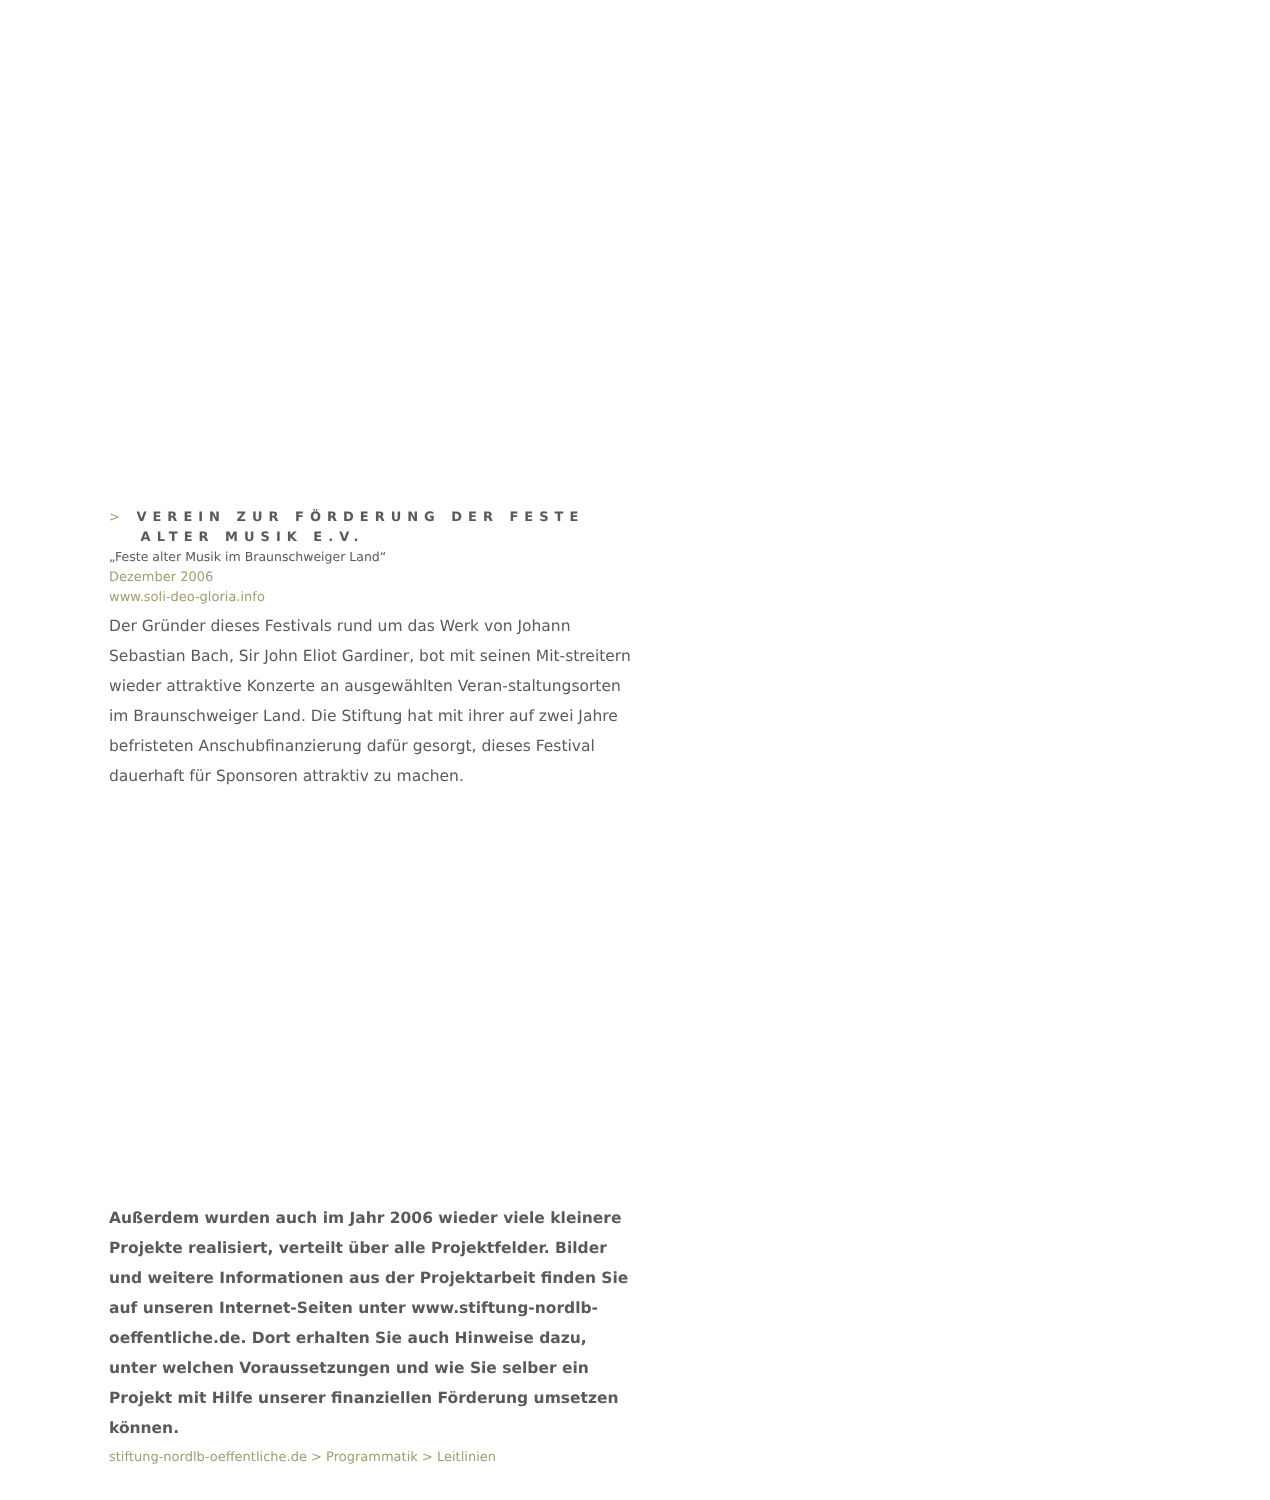> VEREIN ZUR FÖRDERUNG DER FESTE
ALTER MUSIK E.V.
„Feste alter Musik im Braunschweiger Land“
Dezember 2006
www.soli-deo-gloria.info
Der Gründer dieses Festivals rund um das Werk von Johann Sebastian Bach, Sir John Eliot Gardiner, bot mit seinen Mit-streitern wieder attraktive Konzerte an ausgewählten Veran-staltungsorten im Braunschweiger Land. Die Stiftung hat mit ihrer auf zwei Jahre befristeten Anschubfinanzierung dafür gesorgt, dieses Festival dauerhaft für Sponsoren attraktiv zu machen.
Außerdem wurden auch im Jahr 2006 wieder viele kleinere Projekte realisiert, verteilt über alle Projektfelder. Bilder und weitere Informationen aus der Projektarbeit finden Sie auf unseren Internet-Seiten unter www.stiftung-nordlb-oeffentliche.de. Dort erhalten Sie auch Hinweise dazu, unter welchen Voraussetzungen und wie Sie selber ein Projekt mit Hilfe unserer finanziellen Förderung umsetzen können.
stiftung-nordlb-oeffentliche.de > Programmatik > Leitlinien